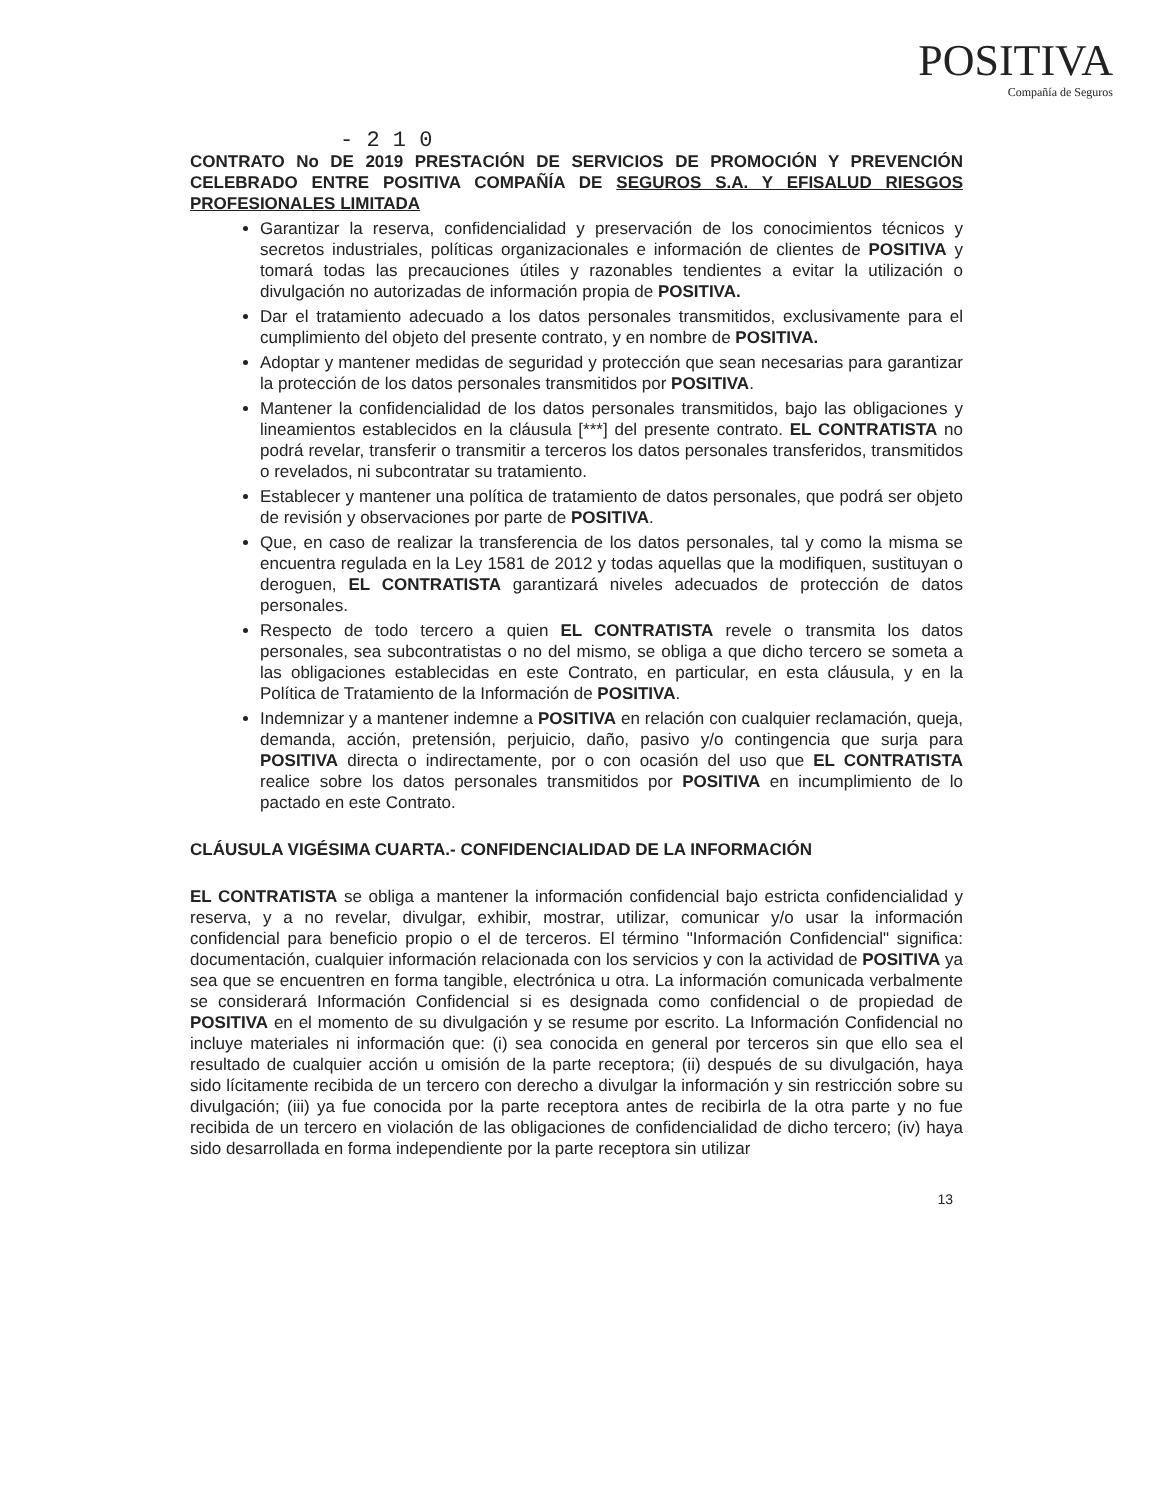POSITIVA
Compañía de Seguros
- 2 1 0
CONTRATO No DE 2019 PRESTACIÓN DE SERVICIOS DE PROMOCIÓN Y PREVENCIÓN CELEBRADO ENTRE POSITIVA COMPAÑÍA DE SEGUROS S.A. Y EFISALUD RIESGOS PROFESIONALES LIMITADA
Garantizar la reserva, confidencialidad y preservación de los conocimientos técnicos y secretos industriales, políticas organizacionales e información de clientes de POSITIVA y tomará todas las precauciones útiles y razonables tendientes a evitar la utilización o divulgación no autorizadas de información propia de POSITIVA.
Dar el tratamiento adecuado a los datos personales transmitidos, exclusivamente para el cumplimiento del objeto del presente contrato, y en nombre de POSITIVA.
Adoptar y mantener medidas de seguridad y protección que sean necesarias para garantizar la protección de los datos personales transmitidos por POSITIVA.
Mantener la confidencialidad de los datos personales transmitidos, bajo las obligaciones y lineamientos establecidos en la cláusula [***] del presente contrato. EL CONTRATISTA no podrá revelar, transferir o transmitir a terceros los datos personales transferidos, transmitidos o revelados, ni subcontratar su tratamiento.
Establecer y mantener una política de tratamiento de datos personales, que podrá ser objeto de revisión y observaciones por parte de POSITIVA.
Que, en caso de realizar la transferencia de los datos personales, tal y como la misma se encuentra regulada en la Ley 1581 de 2012 y todas aquellas que la modifiquen, sustituyan o deroguen, EL CONTRATISTA garantizará niveles adecuados de protección de datos personales.
Respecto de todo tercero a quien EL CONTRATISTA revele o transmita los datos personales, sea subcontratistas o no del mismo, se obliga a que dicho tercero se someta a las obligaciones establecidas en este Contrato, en particular, en esta cláusula, y en la Política de Tratamiento de la Información de POSITIVA.
Indemnizar y a mantener indemne a POSITIVA en relación con cualquier reclamación, queja, demanda, acción, pretensión, perjuicio, daño, pasivo y/o contingencia que surja para POSITIVA directa o indirectamente, por o con ocasión del uso que EL CONTRATISTA realice sobre los datos personales transmitidos por POSITIVA en incumplimiento de lo pactado en este Contrato.
CLÁUSULA VIGÉSIMA CUARTA.- CONFIDENCIALIDAD DE LA INFORMACIÓN
EL CONTRATISTA se obliga a mantener la información confidencial bajo estricta confidencialidad y reserva, y a no revelar, divulgar, exhibir, mostrar, utilizar, comunicar y/o usar la información confidencial para beneficio propio o el de terceros. El término "Información Confidencial" significa: documentación, cualquier información relacionada con los servicios y con la actividad de POSITIVA ya sea que se encuentren en forma tangible, electrónica u otra. La información comunicada verbalmente se considerará Información Confidencial si es designada como confidencial o de propiedad de POSITIVA en el momento de su divulgación y se resume por escrito. La Información Confidencial no incluye materiales ni información que: (i) sea conocida en general por terceros sin que ello sea el resultado de cualquier acción u omisión de la parte receptora; (ii) después de su divulgación, haya sido lícitamente recibida de un tercero con derecho a divulgar la información y sin restricción sobre su divulgación; (iii) ya fue conocida por la parte receptora antes de recibirla de la otra parte y no fue recibida de un tercero en violación de las obligaciones de confidencialidad de dicho tercero; (iv) haya sido desarrollada en forma independiente por la parte receptora sin utilizar
13